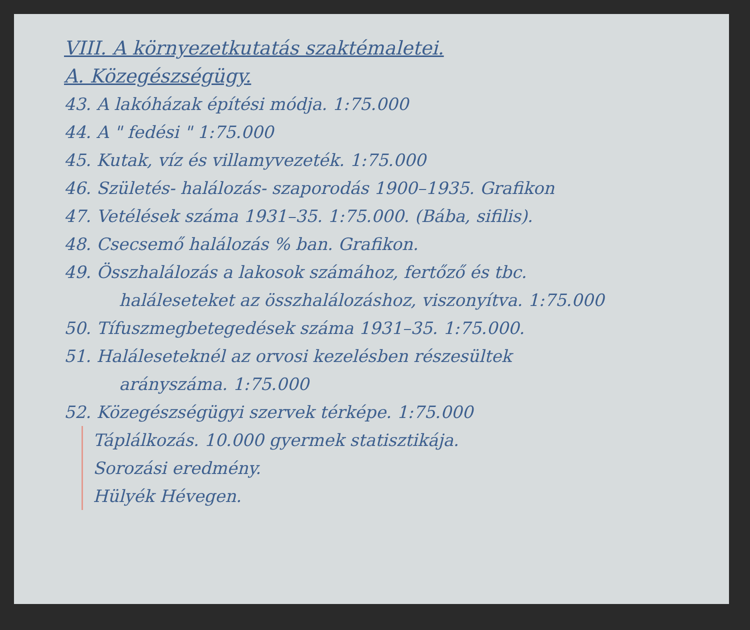VIII. A környezetkutatás szaktémaletei.
A. Közegészségügy.
43. A lakóházak építési módja. 1:75.000
44. A " fedési " 1:75.000
45. Kutak, víz és villamyvezeték. 1:75.000
46. Születés- halálozás- szaporodás 1900–1935. Grafikon
47. Vetélések száma 1931–35. 1:75.000. (Bába, sifilis).
48. Csecsemő halálozás % ban. Grafikon.
49. Összhalálozás a lakosok számához, fertőző és tbc.
haláleseteket az összhalálozáshoz, viszonyítva. 1:75.000
50. Tífuszmegbetegedések száma 1931–35. 1:75.000.
51. Haláleseteknél az orvosi kezelésben részesültek
arányszáma. 1:75.000
52. Közegészségügyi szervek térképe. 1:75.000
Táplálkozás. 10.000 gyermek statisztikája.
Sorozási eredmény.
Hülyék Hévegen.